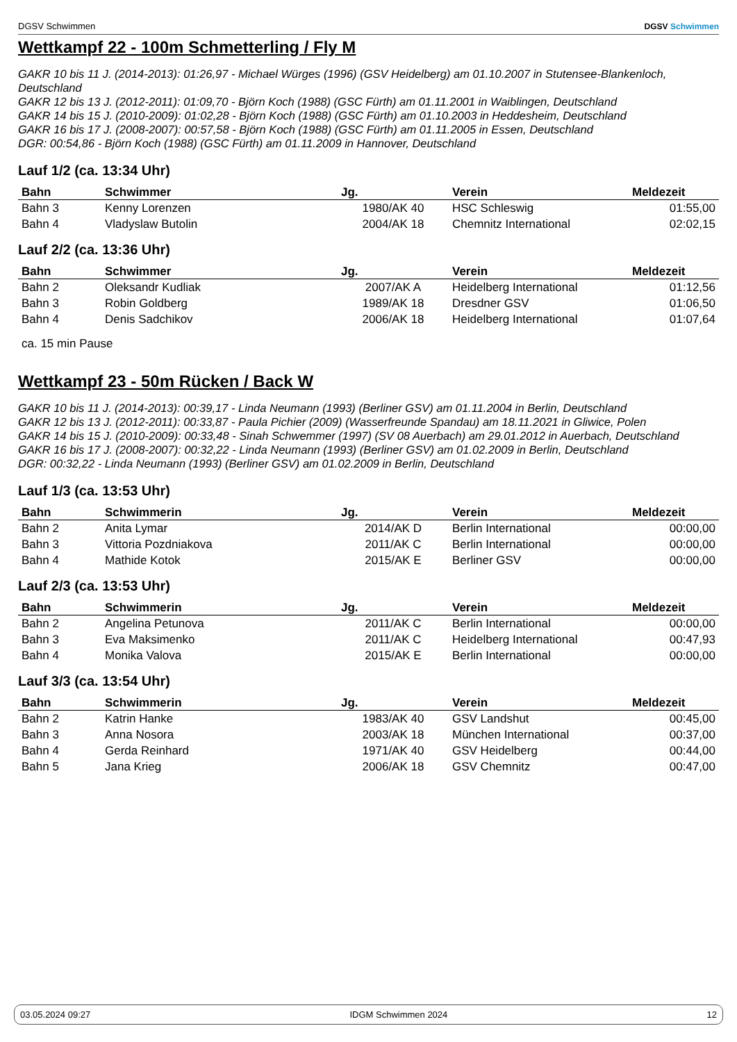DGSV Schwimmen DGSV Schwimmen
Wettkampf 22 - 100m Schmetterling / Fly M
GAKR 10 bis 11 J. (2014-2013): 01:26,97 - Michael Würges (1996) (GSV Heidelberg) am 01.10.2007 in Stutensee-Blankenloch, Deutschland
GAKR 12 bis 13 J. (2012-2011): 01:09,70 - Björn Koch (1988) (GSC Fürth) am 01.11.2001 in Waiblingen, Deutschland
GAKR 14 bis 15 J. (2010-2009): 01:02,28 - Björn Koch (1988) (GSC Fürth) am 01.10.2003 in Heddesheim, Deutschland
GAKR 16 bis 17 J. (2008-2007): 00:57,58 - Björn Koch (1988) (GSC Fürth) am 01.11.2005 in Essen, Deutschland
DGR: 00:54,86 - Björn Koch (1988) (GSC Fürth) am 01.11.2009 in Hannover, Deutschland
Lauf 1/2 (ca. 13:34 Uhr)
| Bahn | Schwimmer | Jg. | Verein | Meldezeit |
| --- | --- | --- | --- | --- |
| Bahn 3 | Kenny Lorenzen | 1980/AK 40 | HSC Schleswig | 01:55,00 |
| Bahn 4 | Vladyslaw Butolin | 2004/AK 18 | Chemnitz International | 02:02,15 |
Lauf 2/2 (ca. 13:36 Uhr)
| Bahn | Schwimmer | Jg. | Verein | Meldezeit |
| --- | --- | --- | --- | --- |
| Bahn 2 | Oleksandr Kudliak | 2007/AK A | Heidelberg International | 01:12,56 |
| Bahn 3 | Robin Goldberg | 1989/AK 18 | Dresdner GSV | 01:06,50 |
| Bahn 4 | Denis Sadchikov | 2006/AK 18 | Heidelberg International | 01:07,64 |
ca. 15 min Pause
Wettkampf 23 - 50m Rücken / Back W
GAKR 10 bis 11 J. (2014-2013): 00:39,17 - Linda Neumann (1993) (Berliner GSV) am 01.11.2004 in Berlin, Deutschland
GAKR 12 bis 13 J. (2012-2011): 00:33,87 - Paula Pichier (2009) (Wasserfreunde Spandau) am 18.11.2021 in Gliwice, Polen
GAKR 14 bis 15 J. (2010-2009): 00:33,48 - Sinah Schwemmer (1997) (SV 08 Auerbach) am 29.01.2012 in Auerbach, Deutschland
GAKR 16 bis 17 J. (2008-2007): 00:32,22 - Linda Neumann (1993) (Berliner GSV) am 01.02.2009 in Berlin, Deutschland
DGR: 00:32,22 - Linda Neumann (1993) (Berliner GSV) am 01.02.2009 in Berlin, Deutschland
Lauf 1/3 (ca. 13:53 Uhr)
| Bahn | Schwimmerin | Jg. | Verein | Meldezeit |
| --- | --- | --- | --- | --- |
| Bahn 2 | Anita Lymar | 2014/AK D | Berlin International | 00:00,00 |
| Bahn 3 | Vittoria Pozdniakova | 2011/AK C | Berlin International | 00:00,00 |
| Bahn 4 | Mathide Kotok | 2015/AK E | Berliner GSV | 00:00,00 |
Lauf 2/3 (ca. 13:53 Uhr)
| Bahn | Schwimmerin | Jg. | Verein | Meldezeit |
| --- | --- | --- | --- | --- |
| Bahn 2 | Angelina Petunova | 2011/AK C | Berlin International | 00:00,00 |
| Bahn 3 | Eva Maksimenko | 2011/AK C | Heidelberg International | 00:47,93 |
| Bahn 4 | Monika Valova | 2015/AK E | Berlin International | 00:00,00 |
Lauf 3/3 (ca. 13:54 Uhr)
| Bahn | Schwimmerin | Jg. | Verein | Meldezeit |
| --- | --- | --- | --- | --- |
| Bahn 2 | Katrin Hanke | 1983/AK 40 | GSV Landshut | 00:45,00 |
| Bahn 3 | Anna Nosora | 2003/AK 18 | München International | 00:37,00 |
| Bahn 4 | Gerda Reinhard | 1971/AK 40 | GSV Heidelberg | 00:44,00 |
| Bahn 5 | Jana Krieg | 2006/AK 18 | GSV Chemnitz | 00:47,00 |
03.05.2024 09:27 IDGM Schwimmen 2024 12